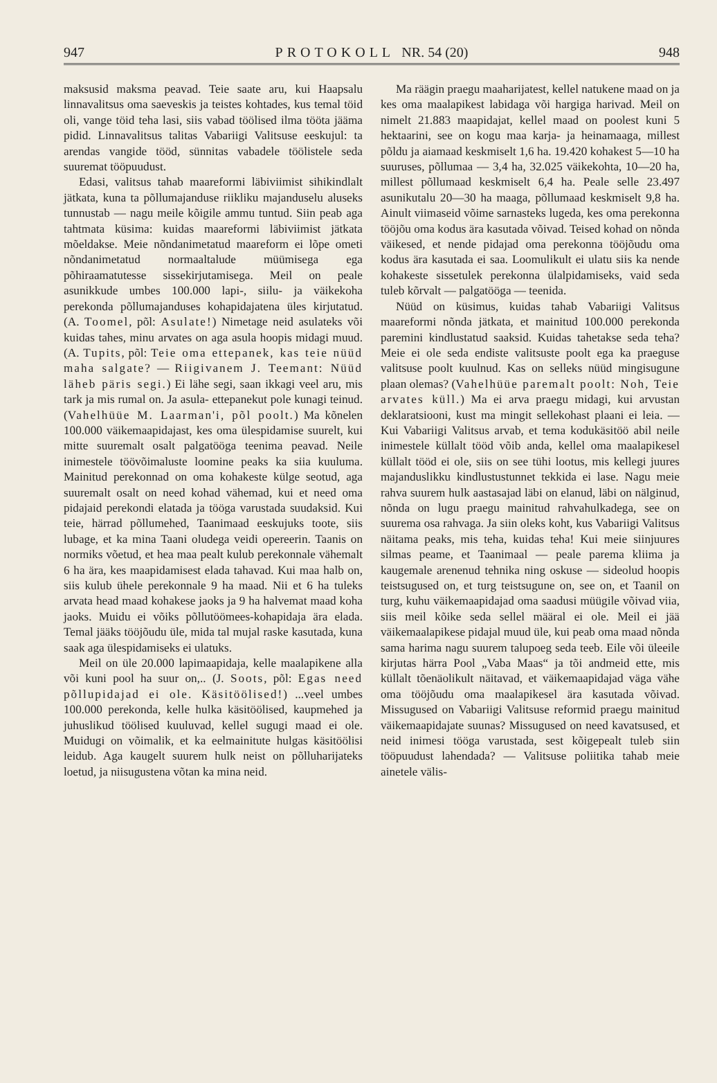947 PROTOKOLL NR. 54 (20) 948
maksusid maksma peavad. Teie saate aru, kui Haapsalu linnavalitsus oma saeveskis ja teistes kohtades, kus temal töid oli, vange töid teha lasi, siis vabad töölised ilma tööta jääma pidid. Linnavalitsus talitas Vabariigi Valitsuse eeskujul: ta arendas vangide tööd, sünnitas vabadele töölistele seda suuremat tööpuudust.
Edasi, valitsus tahab maareformi läbiviimist sihikindlalt jätkata, kuna ta põllumajanduse riikliku majanduselu aluseks tunnustab — nagu meile kõigile ammu tuntud. Siin peab aga tahtmata küsima: kuidas maareformi läbiviimist jätkata mõeldakse. Meie nõndanimetatud maareform ei lõpe ometi nõndanimetatud normaaltalude müümisega ega põhiraamatutesse sissekirjutamisega. Meil on peale asunikkude umbes 100.000 lapi-, siilu- ja väikekoha perekonda põllumajanduses kohapidajatena üles kirjutatud. (A. Toomel, põl: Asulate!) Nimetage neid asulateks või kuidas tahes, minu arvates on aga asula hoopis midagi muud. (A. Tupits, põl: Teie oma ettepanek, kas teie nüüd maha salgate? — Riigivanem J. Teemant: Nüüd läheb päris segi.) Ei lähe segi, saan ikkagi veel aru, mis tark ja mis rumal on. Ja asula- ettepanekut pole kunagi teinud. (Vahelhüüe M. Laarman'i, põl poolt.) Ma kõnelen 100.000 väikemaapidajast, kes oma ülespidamise suurelt, kui mitte suuremalt osalt palgatööga teenima peavad. Neile inimestele töövõimaluste loomine peaks ka siia kuuluma. Mainitud perekonnad on oma kohakeste külge seotud, aga suuremalt osalt on need kohad vähemad, kui et need oma pidajaid perekondi elatada ja tööga varustada suudaksid. Kui teie, härrad põllumehed, Taanimaad eeskujuks toote, siis lubage, et ka mina Taani oludega veidi opereerin. Taanis on normiks võetud, et hea maa pealt kulub perekonnale vähemalt 6 ha ära, kes maapidamisest elada tahavad. Kui maa halb on, siis kulub ühele perekonnale 9 ha maad. Nii et 6 ha tuleks arvata head maad kohakese jaoks ja 9 ha halvemat maad koha jaoks. Muidu ei võiks põllutöömees-kohapidaja ära elada. Temal jääks tööjõudu üle, mida tal mujal raske kasutada, kuna saak aga ülespidamiseks ei ulatuks.
Meil on üle 20.000 lapimaapidaja, kelle maalapikene alla või kuni pool ha suur on,.. (J. Soots, põl: Egas need põllupidajad ei ole. Käsitöölised!) ...veel umbes 100.000 perekonda, kelle hulka käsitöölised, kaupmehed ja juhuslikud töölised kuuluvad, kellel sugugi maad ei ole. Muidugi on võimalik, et ka eelmainitute hulgas käsitöölisi leidub. Aga kaugelt suurem hulk neist on põlluharijateks loetud, ja niisugustena võtan ka mina neid.
Ma räägin praegu maaharijatest, kellel natukene maad on ja kes oma maalapikest labidaga või hargiga harivad. Meil on nimelt 21.883 maapidajat, kellel maad on poolest kuni 5 hektaarini, see on kogu maa karja- ja heinamaaga, millest põldu ja aiamaad keskmiselt 1,6 ha. 19.420 kohakest 5—10 ha suuruses, põllumaa — 3,4 ha, 32.025 väikekohta, 10—20 ha, millest põllumaad keskmiselt 6,4 ha. Peale selle 23.497 asunikutalu 20—30 ha maaga, põllumaad keskmiselt 9,8 ha. Ainult viimaseid võime sarnasteks lugeda, kes oma perekonna tööjõu oma kodus ära kasutada võivad. Teised kohad on nõnda väikesed, et nende pidajad oma perekonna tööjõudu oma kodus ära kasutada ei saa. Loomulikult ei ulatu siis ka nende kohakeste sissetulek perekonna ülalpidamiseks, vaid seda tuleb kõrvalt — palgatööga — teenida.
Nüüd on küsimus, kuidas tahab Vabariigi Valitsus maareformi nõnda jätkata, et mainitud 100.000 perekonda paremini kindlustatud saaksid. Kuidas tahetakse seda teha? Meie ei ole seda endiste valitsuste poolt ega ka praeguse valitsuse poolt kuulnud. Kas on selleks nüüd mingisugune plaan olemas? (Vahelhüüe paremalt poolt: Noh, Teie arvates küll.) Ma ei arva praegu midagi, kui arvustan deklaratsiooni, kust ma mingit sellekohast plaani ei leia. — Kui Vabariigi Valitsus arvab, et tema kodukäsitöö abil neile inimestele küllalt tööd võib anda, kellel oma maalapikesel küllalt tööd ei ole, siis on see tühi lootus, mis kellegi juures majanduslikku kindlustustunnet tekkida ei lase. Nagu meie rahva suurem hulk aastasajad läbi on elanud, läbi on nälginud, nõnda on lugu praegu mainitud rahvahulkadega, see on suurema osa rahvaga. Ja siin oleks koht, kus Vabariigi Valitsus näitama peaks, mis teha, kuidas teha! Kui meie siinjuures silmas peame, et Taanimaal — peale parema kliima ja kaugemale arenenud tehnika ning oskuse — sideolud hoopis teistsugused on, et turg teistsugune on, see on, et Taanil on turg, kuhu väikemaapidajad oma saadusi müügile võivad viia, siis meil kõike seda sellel määral ei ole. Meil ei jää väikemaalapikese pidajal muud üle, kui peab oma maad nõnda sama harima nagu suurem talupoeg seda teeb. Eile või üleeile kirjutas härra Pool „Vaba Maas“ ja tõi andmeid ette, mis küllalt tõenäolikult näitavad, et väikemaapidajad väga vähe oma tööjõudu oma maalapikesel ära kasutada võivad. Missugused on Vabariigi Valitsuse reformid praegu mainitud väikemaapidajate suunas? Missugused on need kavatsused, et neid inimesi tööga varustada, sest kõigepealt tuleb siin tööpuudust lahendada? — Valitsuse poliitika tahab meie ainetele välis-